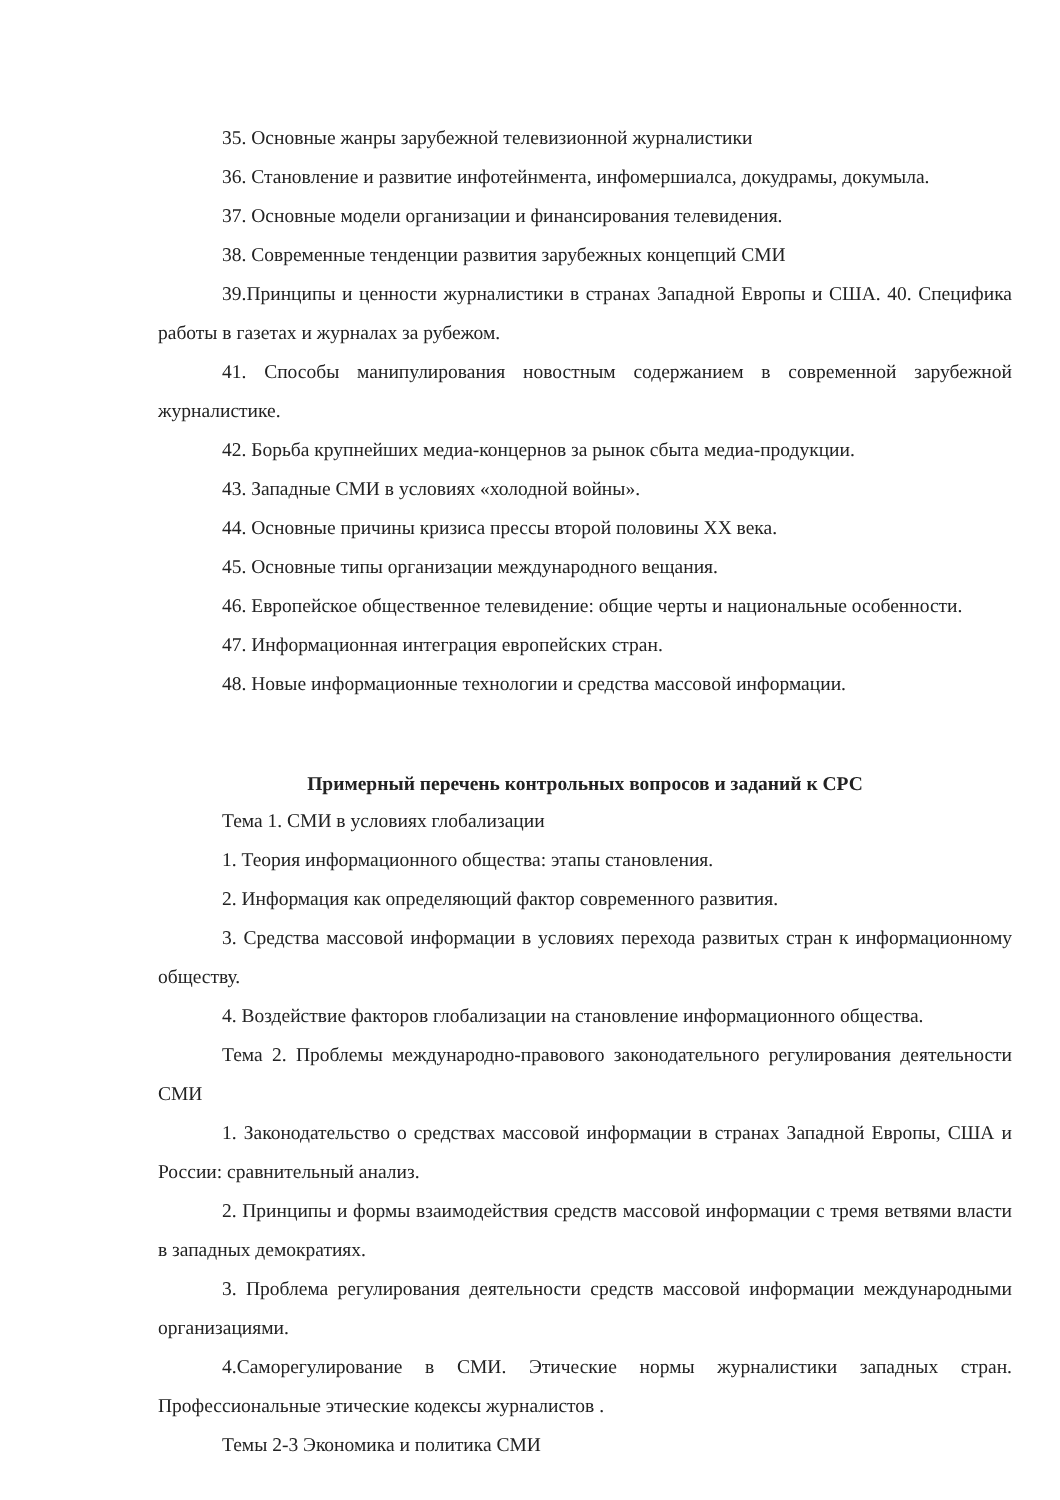35. Основные жанры зарубежной телевизионной журналистики
36. Становление и развитие инфотейнмента, инфомершиалса, докудрамы, докумыла.
37. Основные модели организации и финансирования телевидения.
38. Современные тенденции развития зарубежных концепций СМИ
39.Принципы и ценности журналистики в странах Западной Европы и США. 40. Специфика работы в газетах и журналах за рубежом.
41. Способы манипулирования новостным содержанием в современной зарубежной журналистике.
42. Борьба крупнейших медиа-концернов за рынок сбыта медиа-продукции.
43. Западные СМИ в условиях «холодной войны».
44. Основные причины кризиса прессы второй половины XX века.
45. Основные типы организации международного вещания.
46. Европейское общественное телевидение: общие черты и национальные особенности.
47. Информационная интеграция европейских стран.
48. Новые информационные технологии и средства массовой информации.
Примерный перечень контрольных вопросов и заданий к СРС
Тема 1. СМИ в условиях глобализации
1. Теория информационного общества: этапы становления.
2. Информация как определяющий фактор современного развития.
3. Средства массовой информации в условиях перехода развитых стран к информационному обществу.
4. Воздействие факторов глобализации на становление информационного общества.
Тема 2. Проблемы международно-правового законодательного регулирования деятельности СМИ
1. Законодательство о средствах массовой информации в странах Западной Европы, США и России: сравнительный анализ.
2. Принципы и формы взаимодействия средств массовой информации с тремя ветвями власти в западных демократиях.
3. Проблема регулирования деятельности средств массовой информации международными организациями.
4.Саморегулирование в СМИ. Этические нормы журналистики западных стран. Профессиональные этические кодексы журналистов .
Темы 2-3 Экономика и политика СМИ